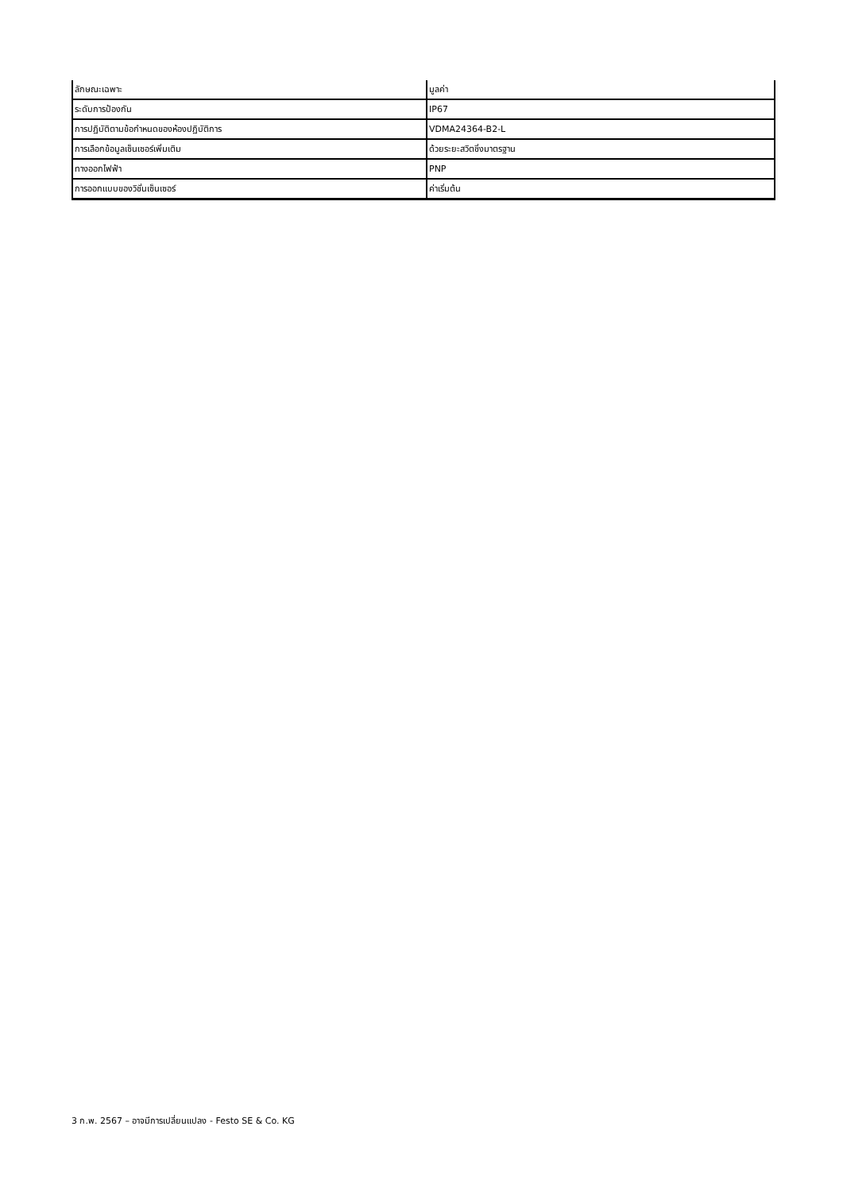| ลักษณะเฉพาะ | มูลค่า |
| --- | --- |
| ระดับการป้องกัน | IP67 |
| การปฏิบัติตามข้อกำหนดของห้องปฏิบัติการ | VDMA24364-B2-L |
| การเลือกข้อมูลเซ็นเซอร์เพิ่มเติม | ด้วยระยะสวิตชิ่งมาตรฐาน |
| ทางออกไฟฟ้า | PNP |
| การออกแบบของวิชั่นเซ็นเซอร์ | ค่าเริ่มต้น |
3 ก.พ. 2567 – อาจมีการเปลี่ยนแปลง - Festo SE & Co. KG